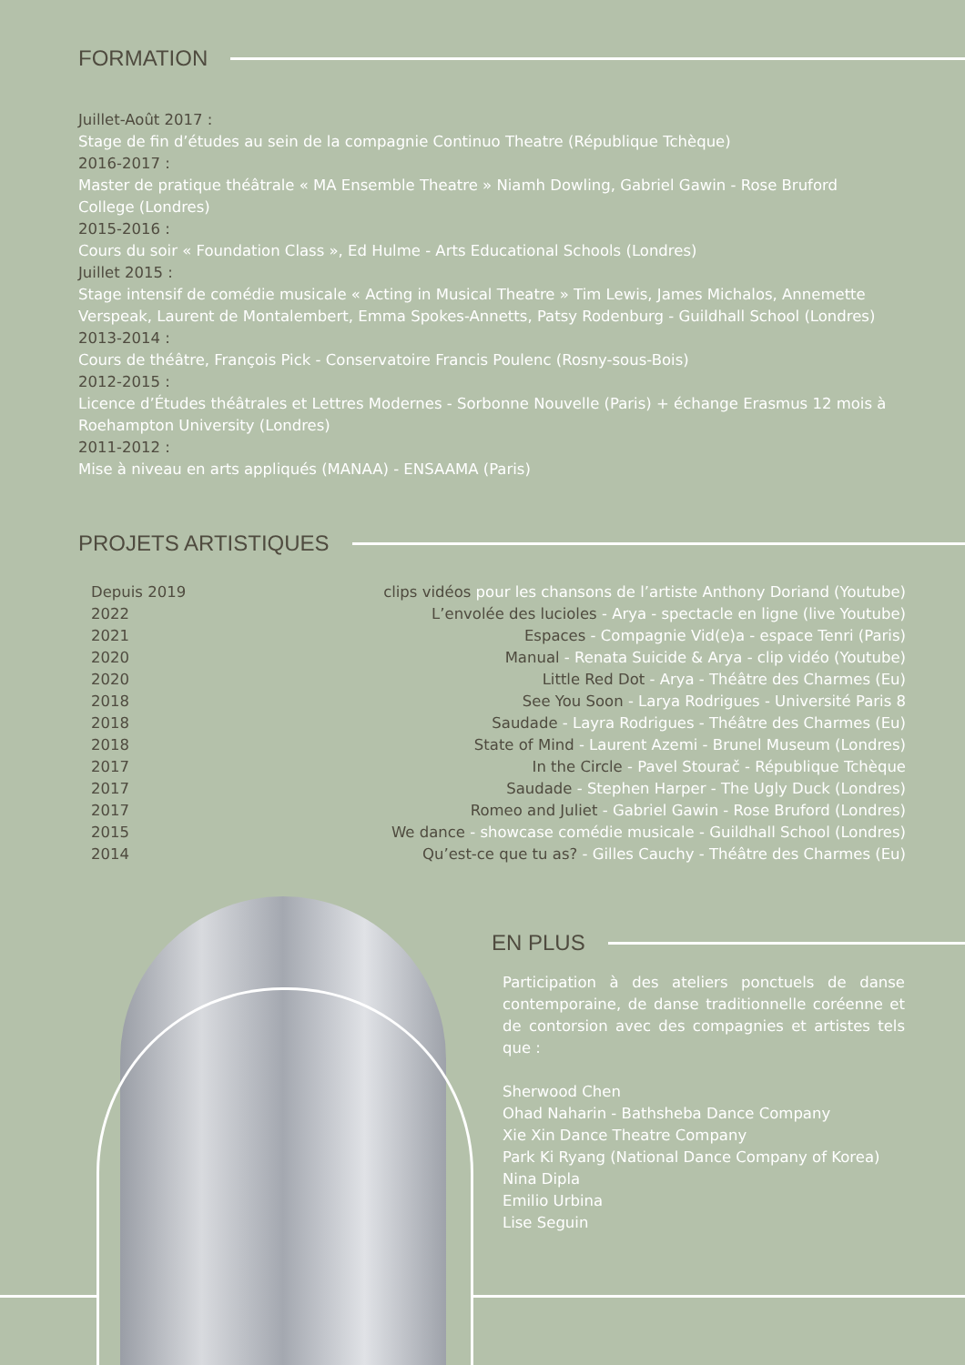FORMATION
Juillet-Août 2017 :
Stage de fin d’études au sein de la compagnie Continuo Theatre (République Tchèque)
2016-2017 :
Master de pratique théâtrale « MA Ensemble Theatre » Niamh Dowling, Gabriel Gawin - Rose Bruford College (Londres)
2015-2016 :
Cours du soir « Foundation Class », Ed Hulme - Arts Educational Schools (Londres)
Juillet 2015 :
Stage intensif de comédie musicale « Acting in Musical Theatre » Tim Lewis, James Michalos, Annemette Verspeak, Laurent de Montalembert, Emma Spokes-Annetts, Patsy Rodenburg - Guildhall School (Londres)
2013-2014 :
Cours de théâtre, François Pick - Conservatoire Francis Poulenc (Rosny-sous-Bois)
2012-2015 :
Licence d’Études théâtrales et Lettres Modernes - Sorbonne Nouvelle (Paris) + échange Erasmus 12 mois à Roehampton University (Londres)
2011-2012 :
Mise à niveau en arts appliqués (MANAA) - ENSAAMA (Paris)
PROJETS ARTISTIQUES
| Depuis 2019 | clips vidéos pour les chansons de l’artiste Anthony Doriand (Youtube) |
| 2022 | L’envolée des lucioles - Arya - spectacle en ligne (live Youtube) |
| 2021 | Espaces - Compagnie Vid(e)a - espace Tenri (Paris) |
| 2020 | Manual - Renata Suicide & Arya - clip vidéo (Youtube) |
| 2020 | Little Red Dot - Arya - Théâtre des Charmes (Eu) |
| 2018 | See You Soon - Larya Rodrigues - Université Paris 8 |
| 2018 | Saudade - Layra Rodrigues - Théâtre des Charmes (Eu) |
| 2018 | State of Mind - Laurent Azemi - Brunel Museum (Londres) |
| 2017 | In the Circle - Pavel Stourač - République Tchèque |
| 2017 | Saudade - Stephen Harper - The Ugly Duck (Londres) |
| 2017 | Romeo and Juliet - Gabriel Gawin - Rose Bruford (Londres) |
| 2015 | We dance - showcase comédie musicale - Guildhall School (Londres) |
| 2014 | Qu’est-ce que tu as? - Gilles Cauchy - Théâtre des Charmes (Eu) |
EN PLUS
Participation à des ateliers ponctuels de danse contemporaine, de danse traditionnelle coréenne et de contorsion avec des compagnies et artistes tels que :
Sherwood Chen
Ohad Naharin - Bathsheba Dance Company
Xie Xin Dance Theatre Company
Park Ki Ryang (National Dance Company of Korea)
Nina Dipla
Emilio Urbina
Lise Seguin